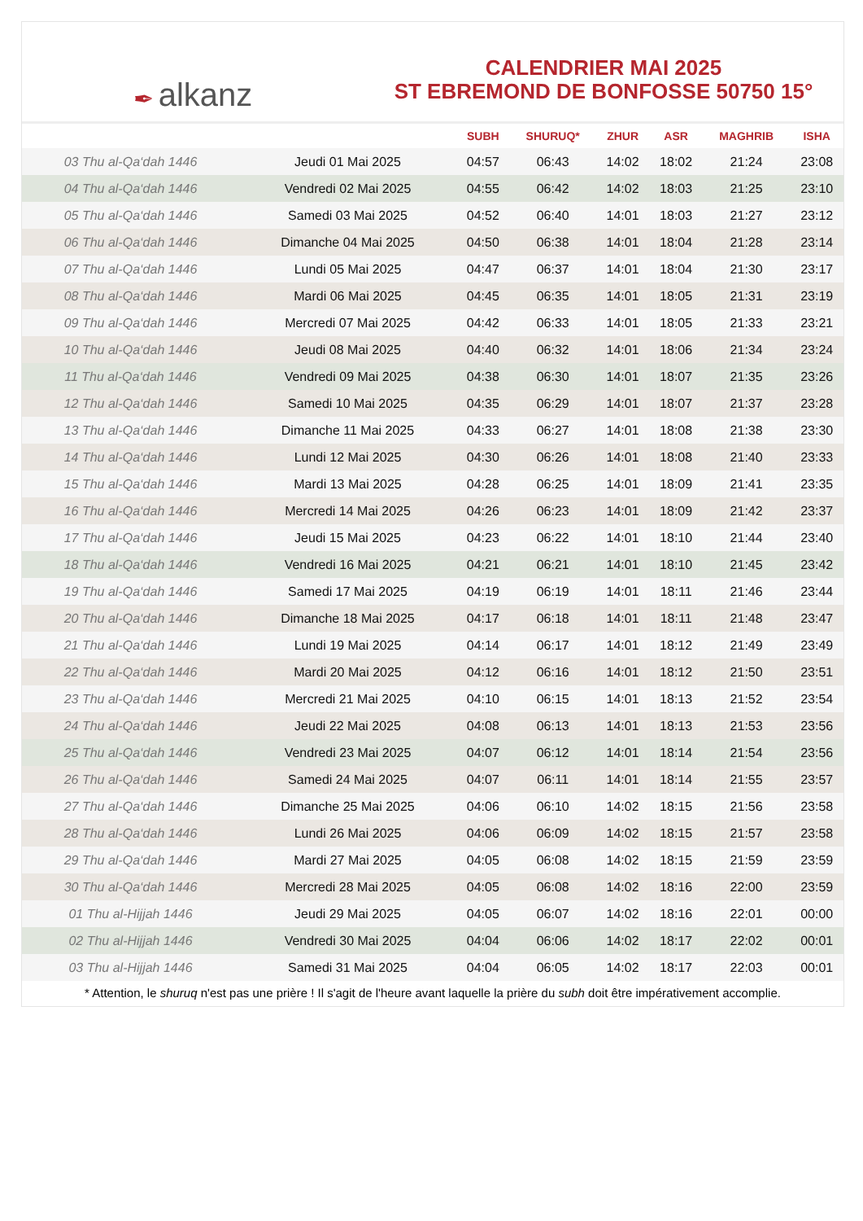✒ alkanz
CALENDRIER MAI 2025
ST EBREMOND DE BONFOSSE 50750 15°
| | | SUBH | SHURUQ* | ZHUR | ASR | MAGHRIB | ISHA |
| --- | --- | --- | --- | --- | --- | --- | --- |
| 03 Thu al-Qa‘dah 1446 | Jeudi 01 Mai 2025 | 04:57 | 06:43 | 14:02 | 18:02 | 21:24 | 23:08 |
| 04 Thu al-Qa‘dah 1446 | Vendredi 02 Mai 2025 | 04:55 | 06:42 | 14:02 | 18:03 | 21:25 | 23:10 |
| 05 Thu al-Qa‘dah 1446 | Samedi 03 Mai 2025 | 04:52 | 06:40 | 14:01 | 18:03 | 21:27 | 23:12 |
| 06 Thu al-Qa‘dah 1446 | Dimanche 04 Mai 2025 | 04:50 | 06:38 | 14:01 | 18:04 | 21:28 | 23:14 |
| 07 Thu al-Qa‘dah 1446 | Lundi 05 Mai 2025 | 04:47 | 06:37 | 14:01 | 18:04 | 21:30 | 23:17 |
| 08 Thu al-Qa‘dah 1446 | Mardi 06 Mai 2025 | 04:45 | 06:35 | 14:01 | 18:05 | 21:31 | 23:19 |
| 09 Thu al-Qa‘dah 1446 | Mercredi 07 Mai 2025 | 04:42 | 06:33 | 14:01 | 18:05 | 21:33 | 23:21 |
| 10 Thu al-Qa‘dah 1446 | Jeudi 08 Mai 2025 | 04:40 | 06:32 | 14:01 | 18:06 | 21:34 | 23:24 |
| 11 Thu al-Qa‘dah 1446 | Vendredi 09 Mai 2025 | 04:38 | 06:30 | 14:01 | 18:07 | 21:35 | 23:26 |
| 12 Thu al-Qa‘dah 1446 | Samedi 10 Mai 2025 | 04:35 | 06:29 | 14:01 | 18:07 | 21:37 | 23:28 |
| 13 Thu al-Qa‘dah 1446 | Dimanche 11 Mai 2025 | 04:33 | 06:27 | 14:01 | 18:08 | 21:38 | 23:30 |
| 14 Thu al-Qa‘dah 1446 | Lundi 12 Mai 2025 | 04:30 | 06:26 | 14:01 | 18:08 | 21:40 | 23:33 |
| 15 Thu al-Qa‘dah 1446 | Mardi 13 Mai 2025 | 04:28 | 06:25 | 14:01 | 18:09 | 21:41 | 23:35 |
| 16 Thu al-Qa‘dah 1446 | Mercredi 14 Mai 2025 | 04:26 | 06:23 | 14:01 | 18:09 | 21:42 | 23:37 |
| 17 Thu al-Qa‘dah 1446 | Jeudi 15 Mai 2025 | 04:23 | 06:22 | 14:01 | 18:10 | 21:44 | 23:40 |
| 18 Thu al-Qa‘dah 1446 | Vendredi 16 Mai 2025 | 04:21 | 06:21 | 14:01 | 18:10 | 21:45 | 23:42 |
| 19 Thu al-Qa‘dah 1446 | Samedi 17 Mai 2025 | 04:19 | 06:19 | 14:01 | 18:11 | 21:46 | 23:44 |
| 20 Thu al-Qa‘dah 1446 | Dimanche 18 Mai 2025 | 04:17 | 06:18 | 14:01 | 18:11 | 21:48 | 23:47 |
| 21 Thu al-Qa‘dah 1446 | Lundi 19 Mai 2025 | 04:14 | 06:17 | 14:01 | 18:12 | 21:49 | 23:49 |
| 22 Thu al-Qa‘dah 1446 | Mardi 20 Mai 2025 | 04:12 | 06:16 | 14:01 | 18:12 | 21:50 | 23:51 |
| 23 Thu al-Qa‘dah 1446 | Mercredi 21 Mai 2025 | 04:10 | 06:15 | 14:01 | 18:13 | 21:52 | 23:54 |
| 24 Thu al-Qa‘dah 1446 | Jeudi 22 Mai 2025 | 04:08 | 06:13 | 14:01 | 18:13 | 21:53 | 23:56 |
| 25 Thu al-Qa‘dah 1446 | Vendredi 23 Mai 2025 | 04:07 | 06:12 | 14:01 | 18:14 | 21:54 | 23:56 |
| 26 Thu al-Qa‘dah 1446 | Samedi 24 Mai 2025 | 04:07 | 06:11 | 14:01 | 18:14 | 21:55 | 23:57 |
| 27 Thu al-Qa‘dah 1446 | Dimanche 25 Mai 2025 | 04:06 | 06:10 | 14:02 | 18:15 | 21:56 | 23:58 |
| 28 Thu al-Qa‘dah 1446 | Lundi 26 Mai 2025 | 04:06 | 06:09 | 14:02 | 18:15 | 21:57 | 23:58 |
| 29 Thu al-Qa‘dah 1446 | Mardi 27 Mai 2025 | 04:05 | 06:08 | 14:02 | 18:15 | 21:59 | 23:59 |
| 30 Thu al-Qa‘dah 1446 | Mercredi 28 Mai 2025 | 04:05 | 06:08 | 14:02 | 18:16 | 22:00 | 23:59 |
| 01 Thu al-Hijjah 1446 | Jeudi 29 Mai 2025 | 04:05 | 06:07 | 14:02 | 18:16 | 22:01 | 00:00 |
| 02 Thu al-Hijjah 1446 | Vendredi 30 Mai 2025 | 04:04 | 06:06 | 14:02 | 18:17 | 22:02 | 00:01 |
| 03 Thu al-Hijjah 1446 | Samedi 31 Mai 2025 | 04:04 | 06:05 | 14:02 | 18:17 | 22:03 | 00:01 |
* Attention, le shuruq n'est pas une prière ! Il s'agit de l'heure avant laquelle la prière du subh doit être impérativement accomplie.